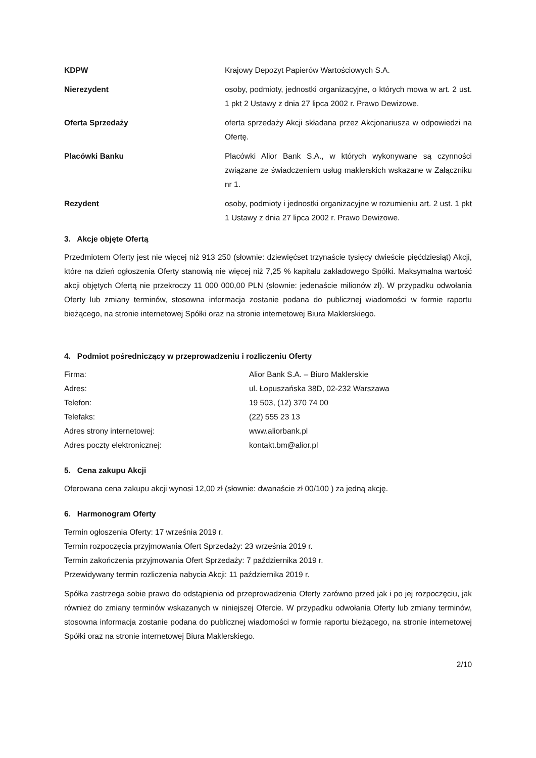KDPW Krajowy Depozyt Papierów Wartościowych S.A.
Nierezydent osoby, podmioty, jednostki organizacyjne, o których mowa w art. 2 ust. 1 pkt 2 Ustawy z dnia 27 lipca 2002 r. Prawo Dewizowe.
Oferta Sprzedaży oferta sprzedaży Akcji składana przez Akcjonariusza w odpowiedzi na Ofertę.
Placówki Banku Placówki Alior Bank S.A., w których wykonywane są czynności związane ze świadczeniem usług maklerskich wskazane w Załączniku nr 1.
Rezydent osoby, podmioty i jednostki organizacyjne w rozumieniu art. 2 ust. 1 pkt 1 Ustawy z dnia 27 lipca 2002 r. Prawo Dewizowe.
3. Akcje objęte Ofertą
Przedmiotem Oferty jest nie więcej niż 913 250 (słownie: dziewięćset trzynaście tysięcy dwieście pięćdziesiąt) Akcji, które na dzień ogłoszenia Oferty stanowią nie więcej niż 7,25 % kapitału zakładowego Spółki. Maksymalna wartość akcji objętych Ofertą nie przekroczy 11 000 000,00 PLN (słownie: jedenaście milionów zł). W przypadku odwołania Oferty lub zmiany terminów, stosowna informacja zostanie podana do publicznej wiadomości w formie raportu bieżącego, na stronie internetowej Spółki oraz na stronie internetowej Biura Maklerskiego.
4. Podmiot pośredniczący w przeprowadzeniu i rozliczeniu Oferty
Firma: Alior Bank S.A. – Biuro Maklerskie
Adres: ul. Łopuszańska 38D, 02-232 Warszawa
Telefon: 19 503, (12) 370 74 00
Telefaks: (22) 555 23 13
Adres strony internetowej: www.aliorbank.pl
Adres poczty elektronicznej: kontakt.bm@alior.pl
5. Cena zakupu Akcji
Oferowana cena zakupu akcji wynosi 12,00 zł (słownie: dwanaście zł 00/100 ) za jedną akcję.
6. Harmonogram Oferty
Termin ogłoszenia Oferty: 17 września 2019 r.
Termin rozpoczęcia przyjmowania Ofert Sprzedaży: 23 września 2019 r.
Termin zakończenia przyjmowania Ofert Sprzedaży: 7 października 2019 r.
Przewidywany termin rozliczenia nabycia Akcji: 11 października 2019 r.
Spółka zastrzega sobie prawo do odstąpienia od przeprowadzenia Oferty zarówno przed jak i po jej rozpoczęciu, jak również do zmiany terminów wskazanych w niniejszej Ofercie. W przypadku odwołania Oferty lub zmiany terminów, stosowna informacja zostanie podana do publicznej wiadomości w formie raportu bieżącego, na stronie internetowej Spółki oraz na stronie internetowej Biura Maklerskiego.
2/10